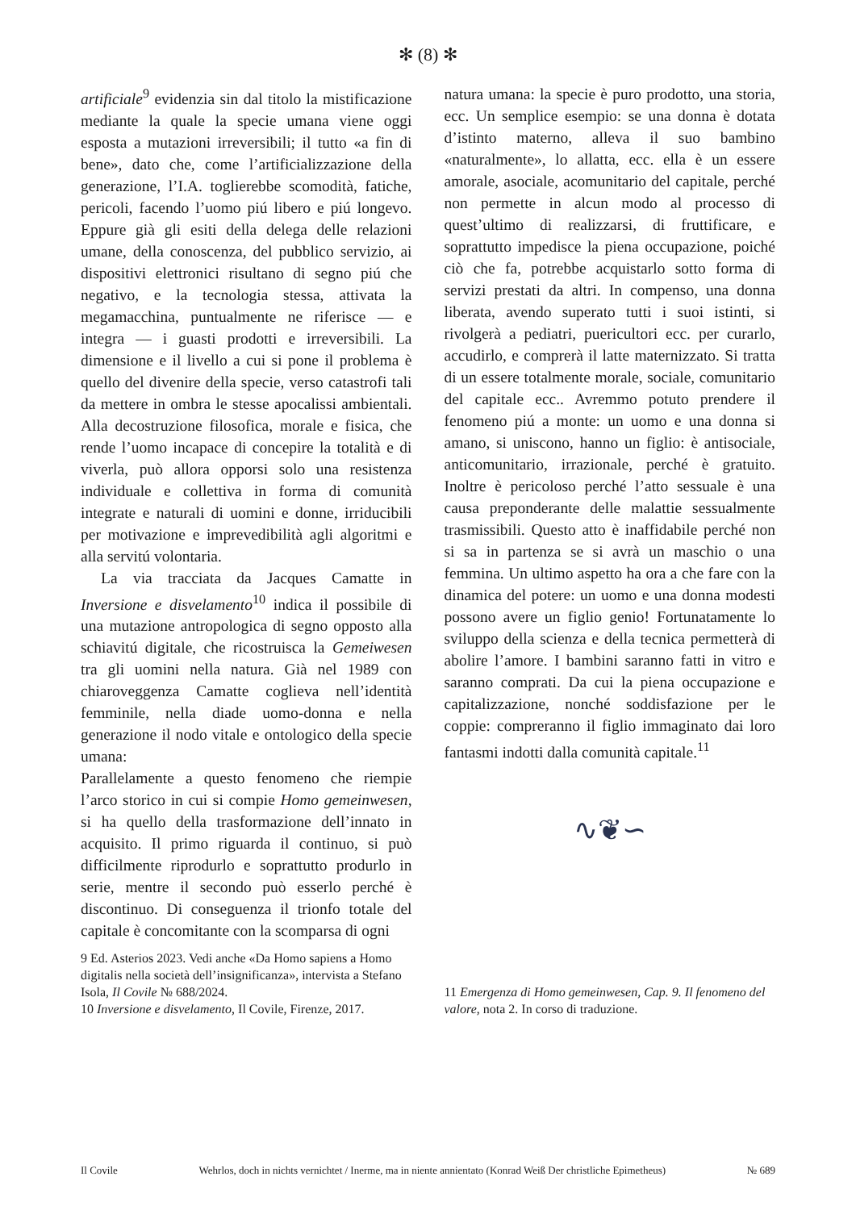✻ (8) ✻
artificiale<sup>9</sup> evidenzia sin dal titolo la mistificazione mediante la quale la specie umana viene oggi esposta a mutazioni irreversibili; il tutto «a fin di bene», dato che, come l’artificializzazione della generazione, l’I.A. toglierebbe scomodità, fatiche, pericoli, facendo l’uomo piú libero e piú longevo. Eppure già gli esiti della delega delle relazioni umane, della conoscenza, del pubblico servizio, ai dispositivi elettronici risultano di segno piú che negativo, e la tecnologia stessa, attivata la megamacchina, puntualmente ne riferisce — e integra — i guasti prodotti e irreversibili. La dimensione e il livello a cui si pone il problema è quello del divenire della specie, verso catastrofi tali da mettere in ombra le stesse apocalissi ambientali. Alla decostruzione filosofica, morale e fisica, che rende l’uomo incapace di concepire la totalità e di viverla, può allora opporsi solo una resistenza individuale e collettiva in forma di comunità integrate e naturali di uomini e donne, irriducibili per motivazione e imprevedibilità agli algoritmi e alla servitú volontaria.
La via tracciata da Jacques Camatte in Inversione e disvelamento<sup>10</sup> indica il possibile di una mutazione antropologica di segno opposto alla schiavitú digitale, che ricostruisca la Gemeiwesen tra gli uomini nella natura. Già nel 1989 con chiaroveggenza Camatte coglieva nell’identità femminile, nella diade uomo-donna e nella generazione il nodo vitale e ontologico della specie umana:
Parallelamente a questo fenomeno che riempie l’arco storico in cui si compie Homo gemeinwesen, si ha quello della trasformazione dell’innato in acquisito. Il primo riguarda il continuo, si può difficilmente riprodurlo e soprattutto produrlo in serie, mentre il secondo può esserlo perché è discontinuo. Di conseguenza il trionfo totale del capitale è concomitante con la scomparsa di ogni
natura umana: la specie è puro prodotto, una storia, ecc. Un semplice esempio: se una donna è dotata d’istinto materno, alleva il suo bambino «naturalmente», lo allatta, ecc. ella è un essere amorale, asociale, acomunitario del capitale, perché non permette in alcun modo al processo di quest’ultimo di realizzarsi, di fruttificare, e soprattutto impedisce la piena occupazione, poiché ciò che fa, potrebbe acquistarlo sotto forma di servizi prestati da altri. In compenso, una donna liberata, avendo superato tutti i suoi istinti, si rivolgerà a pediatri, puericultori ecc. per curarlo, accudirlo, e comprerà il latte maternizzato. Si tratta di un essere totalmente morale, sociale, comunitario del capitale ecc.. Avremmo potuto prendere il fenomeno piú a monte: un uomo e una donna si amano, si uniscono, hanno un figlio: è antisociale, anticomunitario, irrazionale, perché è gratuito. Inoltre è pericoloso perché l’atto sessuale è una causa preponderante delle malattie sessualmente trasmissibili. Questo atto è inaffidabile perché non si sa in partenza se si avrà un maschio o una femmina. Un ultimo aspetto ha ora a che fare con la dinamica del potere: un uomo e una donna modesti possono avere un figlio genio! Fortunatamente lo sviluppo della scienza e della tecnica permetterà di abolire l’amore. I bambini saranno fatti in vitro e saranno comprati. Da cui la piena occupazione e capitalizzazione, nonché soddisfazione per le coppie: compreranno il figlio immaginato dai loro fantasmi indotti dalla comunità capitale.<sup>11</sup>
∿❦∽
9 Ed. Asterios 2023. Vedi anche «Da Homo sapiens a Homo digitalis nella società dell’insignificanza», intervista a Stefano Isola, Il Covile № 688/2024.
10 Inversione e disvelamento, Il Covile, Firenze, 2017.
11 Emergenza di Homo gemeinwesen, Cap. 9. Il fenomeno del valore, nota 2. In corso di traduzione.
Il Covile Wehrlos, doch in nichts vernichtet / Inerme, ma in niente annientato (Konrad Weiß Der christliche Epimetheus) № 689